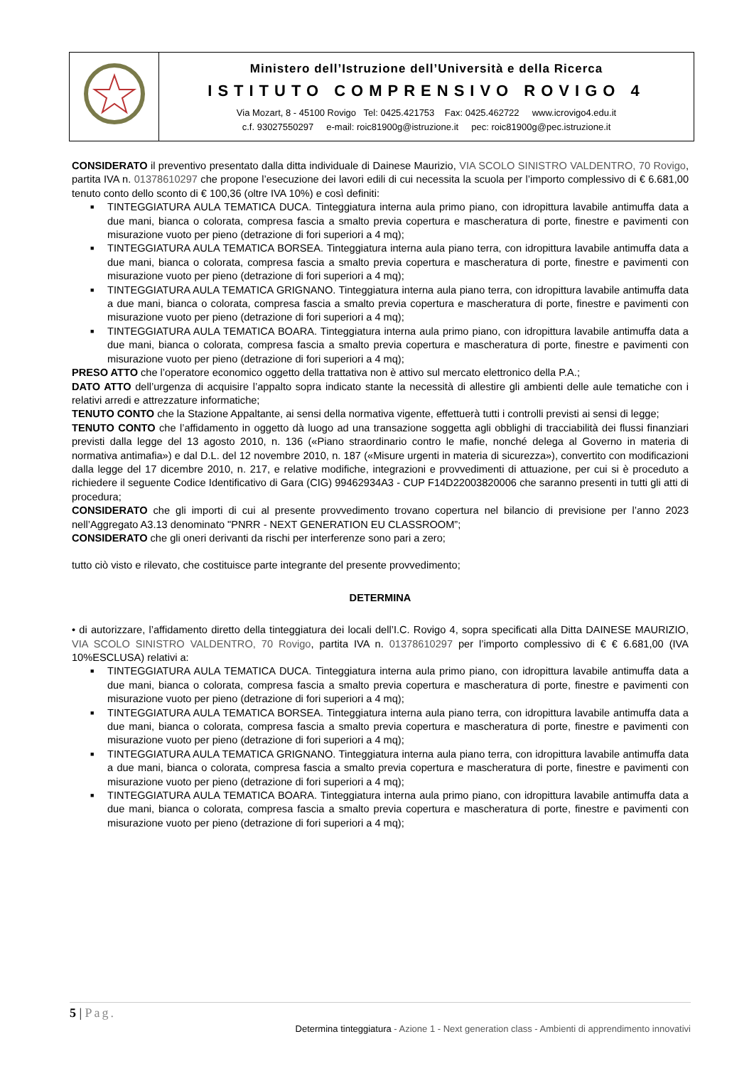| | Ministero dell’Istruzione dell’Università e della Ricerca ISTITUTO COMPRENSIVO ROVIGO 4 Via Mozart, 8 - 45100 Rovigo Tel: 0425.421753 Fax: 0425.462722 www.icrovigo4.edu.it c.f. 93027550297 e-mail: roic81900g@istruzione.it pec: roic81900g@pec.istruzione.it |
CONSIDERATO il preventivo presentato dalla ditta individuale di Dainese Maurizio, VIA SCOLO SINISTRO VALDENTRO, 70 Rovigo, partita IVA n. 01378610297 che propone l’esecuzione dei lavori edili di cui necessita la scuola per l’importo complessivo di € 6.681,00 tenuto conto dello sconto di € 100,36 (oltre IVA 10%) e così definiti:
■ TINTEGGIATURA AULA TEMATICA DUCA. Tinteggiatura interna aula primo piano, con idropittura lavabile antimuffa data a due mani, bianca o colorata, compresa fascia a smalto previa copertura e mascheratura di porte, finestre e pavimenti con misurazione vuoto per pieno (detrazione di fori superiori a 4 mq);
■ TINTEGGIATURA AULA TEMATICA BORSEA. Tinteggiatura interna aula piano terra, con idropittura lavabile antimuffa data a due mani, bianca o colorata, compresa fascia a smalto previa copertura e mascheratura di porte, finestre e pavimenti con misurazione vuoto per pieno (detrazione di fori superiori a 4 mq);
■ TINTEGGIATURA AULA TEMATICA GRIGNANO. Tinteggiatura interna aula piano terra, con idropittura lavabile antimuffa data a due mani, bianca o colorata, compresa fascia a smalto previa copertura e mascheratura di porte, finestre e pavimenti con misurazione vuoto per pieno (detrazione di fori superiori a 4 mq);
■ TINTEGGIATURA AULA TEMATICA BOARA. Tinteggiatura interna aula primo piano, con idropittura lavabile antimuffa data a due mani, bianca o colorata, compresa fascia a smalto previa copertura e mascheratura di porte, finestre e pavimenti con misurazione vuoto per pieno (detrazione di fori superiori a 4 mq);
PRESO ATTO che l’operatore economico oggetto della trattativa non è attivo sul mercato elettronico della P.A.;
DATO ATTO dell’urgenza di acquisire l’appalto sopra indicato stante la necessità di allestire gli ambienti delle aule tematiche con i relativi arredi e attrezzature informatiche;
TENUTO CONTO che la Stazione Appaltante, ai sensi della normativa vigente, effettuerà tutti i controlli previsti ai sensi di legge;
TENUTO CONTO che l’affidamento in oggetto dà luogo ad una transazione soggetta agli obblighi di tracciabilità dei flussi finanziari previsti dalla legge del 13 agosto 2010, n. 136 («Piano straordinario contro le mafie, nonché delega al Governo in materia di normativa antimafia») e dal D.L. del 12 novembre 2010, n. 187 («Misure urgenti in materia di sicurezza»), convertito con modificazioni dalla legge del 17 dicembre 2010, n. 217, e relative modifiche, integrazioni e provvedimenti di attuazione, per cui si è proceduto a richiedere il seguente Codice Identificativo di Gara (CIG) 99462934A3 - CUP F14D22003820006 che saranno presenti in tutti gli atti di procedura;
CONSIDERATO che gli importi di cui al presente provvedimento trovano copertura nel bilancio di previsione per l’anno 2023 nell’Aggregato A3.13 denominato "PNRR - NEXT GENERATION EU CLASSROOM”;
CONSIDERATO che gli oneri derivanti da rischi per interferenze sono pari a zero;
tutto ciò visto e rilevato, che costituisce parte integrante del presente provvedimento;
DETERMINA
• di autorizzare, l’affidamento diretto della tinteggiatura dei locali dell’I.C. Rovigo 4, sopra specificati alla Ditta DAINESE MAURIZIO, VIA SCOLO SINISTRO VALDENTRO, 70 Rovigo, partita IVA n. 01378610297 per l’importo complessivo di € € 6.681,00 (IVA 10%ESCLUSA) relativi a:
■ TINTEGGIATURA AULA TEMATICA DUCA. Tinteggiatura interna aula primo piano, con idropittura lavabile antimuffa data a due mani, bianca o colorata, compresa fascia a smalto previa copertura e mascheratura di porte, finestre e pavimenti con misurazione vuoto per pieno (detrazione di fori superiori a 4 mq);
■ TINTEGGIATURA AULA TEMATICA BORSEA. Tinteggiatura interna aula piano terra, con idropittura lavabile antimuffa data a due mani, bianca o colorata, compresa fascia a smalto previa copertura e mascheratura di porte, finestre e pavimenti con misurazione vuoto per pieno (detrazione di fori superiori a 4 mq);
■ TINTEGGIATURA AULA TEMATICA GRIGNANO. Tinteggiatura interna aula piano terra, con idropittura lavabile antimuffa data a due mani, bianca o colorata, compresa fascia a smalto previa copertura e mascheratura di porte, finestre e pavimenti con misurazione vuoto per pieno (detrazione di fori superiori a 4 mq);
■ TINTEGGIATURA AULA TEMATICA BOARA. Tinteggiatura interna aula primo piano, con idropittura lavabile antimuffa data a due mani, bianca o colorata, compresa fascia a smalto previa copertura e mascheratura di porte, finestre e pavimenti con misurazione vuoto per pieno (detrazione di fori superiori a 4 mq);
5 | Pag.
Determina tinteggiatura - Azione 1 - Next generation class - Ambienti di apprendimento innovativi